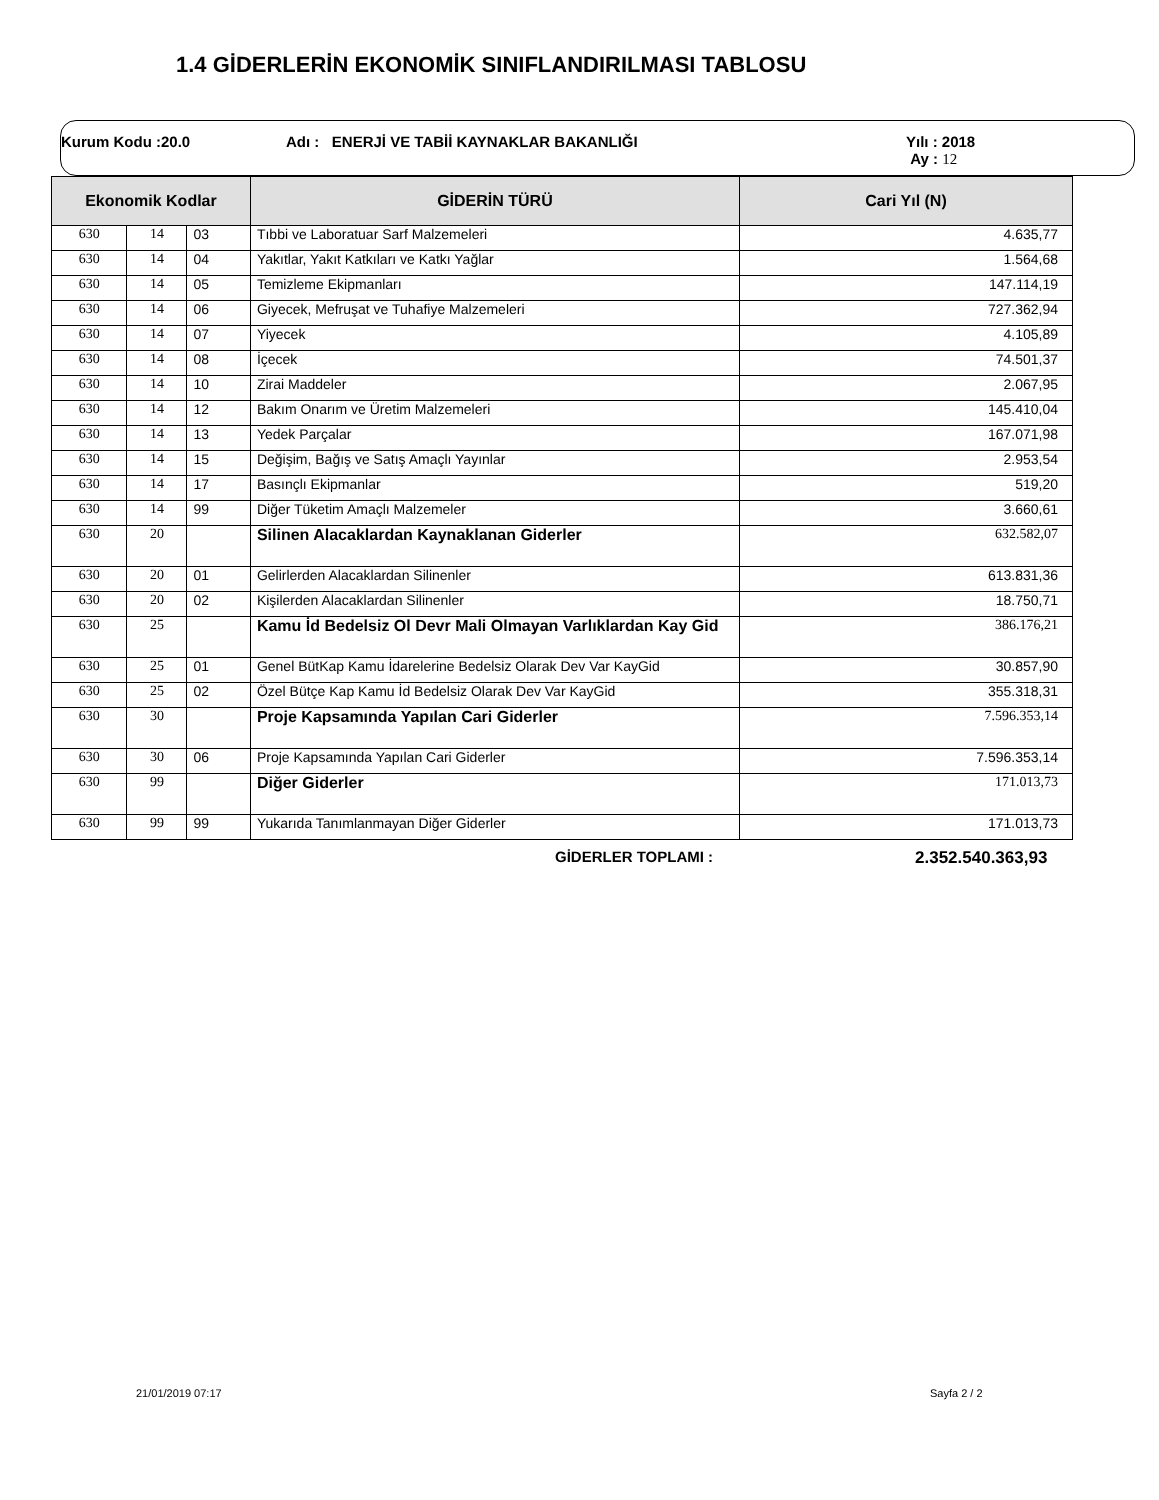1.4 GİDERLERİN EKONOMİK SINIFLANDIRILMASI TABLOSU
Kurum Kodu :20.0 Adı : ENERJİ VE TABİİ KAYNAKLAR BAKANLIĞI Yılı : 2018
Ay : 12
| Ekonomik Kodlar | | | GİDERİN TÜRÜ | Cari Yıl (N) |
| --- | --- | --- | --- | --- |
| 630 | 14 | 03 | Tıbbi ve Laboratuar Sarf Malzemeleri | 4.635,77 |
| 630 | 14 | 04 | Yakıtlar, Yakıt Katkıları ve Katkı Yağlar | 1.564,68 |
| 630 | 14 | 05 | Temizleme Ekipmanları | 147.114,19 |
| 630 | 14 | 06 | Giyecek, Mefruşat ve Tuhafiye Malzemeleri | 727.362,94 |
| 630 | 14 | 07 | Yiyecek | 4.105,89 |
| 630 | 14 | 08 | İçecek | 74.501,37 |
| 630 | 14 | 10 | Zirai Maddeler | 2.067,95 |
| 630 | 14 | 12 | Bakım Onarım ve Üretim Malzemeleri | 145.410,04 |
| 630 | 14 | 13 | Yedek Parçalar | 167.071,98 |
| 630 | 14 | 15 | Değişim, Bağış ve Satış Amaçlı Yayınlar | 2.953,54 |
| 630 | 14 | 17 | Basınçlı Ekipmanlar | 519,20 |
| 630 | 14 | 99 | Diğer Tüketim Amaçlı Malzemeler | 3.660,61 |
| 630 | 20 | | Silinen Alacaklardan Kaynaklanan Giderler | 632.582,07 |
| 630 | 20 | 01 | Gelirlerden Alacaklardan Silinenler | 613.831,36 |
| 630 | 20 | 02 | Kişilerden Alacaklardan Silinenler | 18.750,71 |
| 630 | 25 | | Kamu İd Bedelsiz Ol Devr Mali Olmayan Varlıklardan Kay Gid | 386.176,21 |
| 630 | 25 | 01 | Genel BütKap Kamu İdarelerine Bedelsiz Olarak Dev Var KayGid | 30.857,90 |
| 630 | 25 | 02 | Özel Bütçe Kap Kamu İd Bedelsiz Olarak Dev Var KayGid | 355.318,31 |
| 630 | 30 | | Proje Kapsamında Yapılan Cari Giderler | 7.596.353,14 |
| 630 | 30 | 06 | Proje Kapsamında Yapılan Cari Giderler | 7.596.353,14 |
| 630 | 99 | | Diğer Giderler | 171.013,73 |
| 630 | 99 | 99 | Yukarıda Tanımlanmayan Diğer Giderler | 171.013,73 |
GİDERLER TOPLAMI : 2.352.540.363,93
21/01/2019 07:17 Sayfa 2 / 2